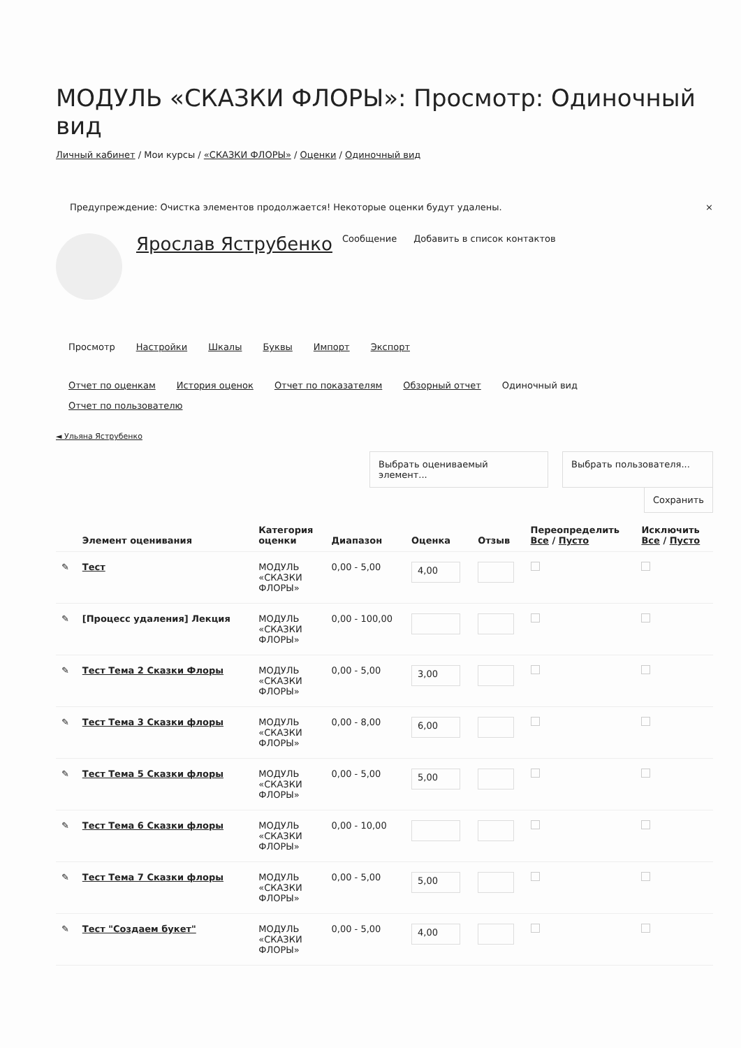МОДУЛЬ «СКАЗКИ ФЛОРЫ»: Просмотр: Одиночный вид
Личный кабинет / Мои курсы / «СКАЗКИ ФЛОРЫ» / Оценки / Одиночный вид
Предупреждение: Очистка элементов продолжается! Некоторые оценки будут удалены. ×
Ярослав Яструбенко Сообщение Добавить в список контактов
Просмотр Настройки Шкалы Буквы Импорт Экспорт
Отчет по оценкам История оценок Отчет по показателям Обзорный отчет Одиночный вид Отчет по пользователю
◄ Ульяна Яструбенко
Выбрать оцениваемый элемент... Выбрать пользователя...
Сохранить
| | Элемент оценивания | Категория оценки | Диапазон | Оценка | Отзыв | Переопределить Все / Пусто | Исключить Все / Пусто |
| --- | --- | --- | --- | --- | --- | --- | --- |
| ✎ | Тест | МОДУЛЬ «СКАЗКИ ФЛОРЫ» | 0,00 - 5,00 | 4,00 | | | |
| ✎ | [Процесс удаления] Лекция | МОДУЛЬ «СКАЗКИ ФЛОРЫ» | 0,00 - 100,00 | | | | |
| ✎ | Тест Тема 2 Сказки Флоры | МОДУЛЬ «СКАЗКИ ФЛОРЫ» | 0,00 - 5,00 | 3,00 | | | |
| ✎ | Тест Тема 3 Сказки флоры | МОДУЛЬ «СКАЗКИ ФЛОРЫ» | 0,00 - 8,00 | 6,00 | | | |
| ✎ | Тест Тема 5 Сказки флоры | МОДУЛЬ «СКАЗКИ ФЛОРЫ» | 0,00 - 5,00 | 5,00 | | | |
| ✎ | Тест Тема 6 Сказки флоры | МОДУЛЬ «СКАЗКИ ФЛОРЫ» | 0,00 - 10,00 | | | | |
| ✎ | Тест Тема 7 Сказки флоры | МОДУЛЬ «СКАЗКИ ФЛОРЫ» | 0,00 - 5,00 | 5,00 | | | |
| ✎ | Тест "Создаем букет" | МОДУЛЬ «СКАЗКИ ФЛОРЫ» | 0,00 - 5,00 | 4,00 | | | |